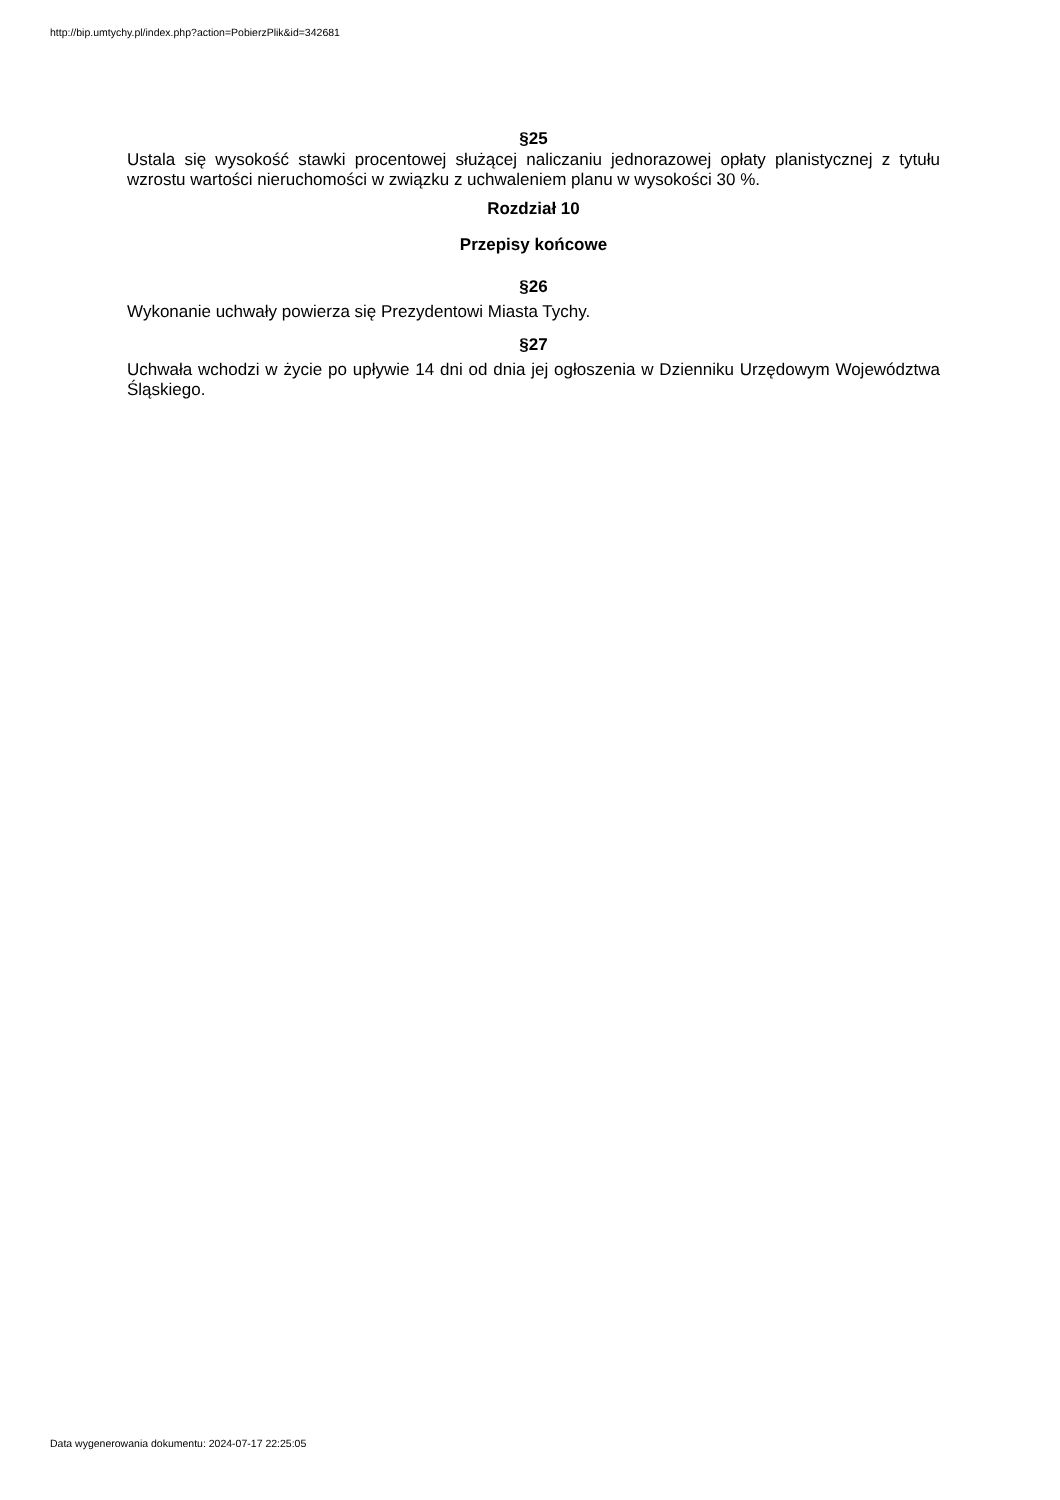http://bip.umtychy.pl/index.php?action=PobierzPlik&id=342681
§25
Ustala się wysokość stawki procentowej służącej naliczaniu jednorazowej opłaty planistycznej z tytułu wzrostu wartości nieruchomości w związku z uchwaleniem planu w wysokości 30 %.
Rozdział 10
Przepisy końcowe
§26
Wykonanie uchwały powierza się Prezydentowi Miasta Tychy.
§27
Uchwała wchodzi w życie po upływie 14 dni od dnia jej ogłoszenia w Dzienniku Urzędowym Województwa Śląskiego.
Data wygenerowania dokumentu: 2024-07-17 22:25:05